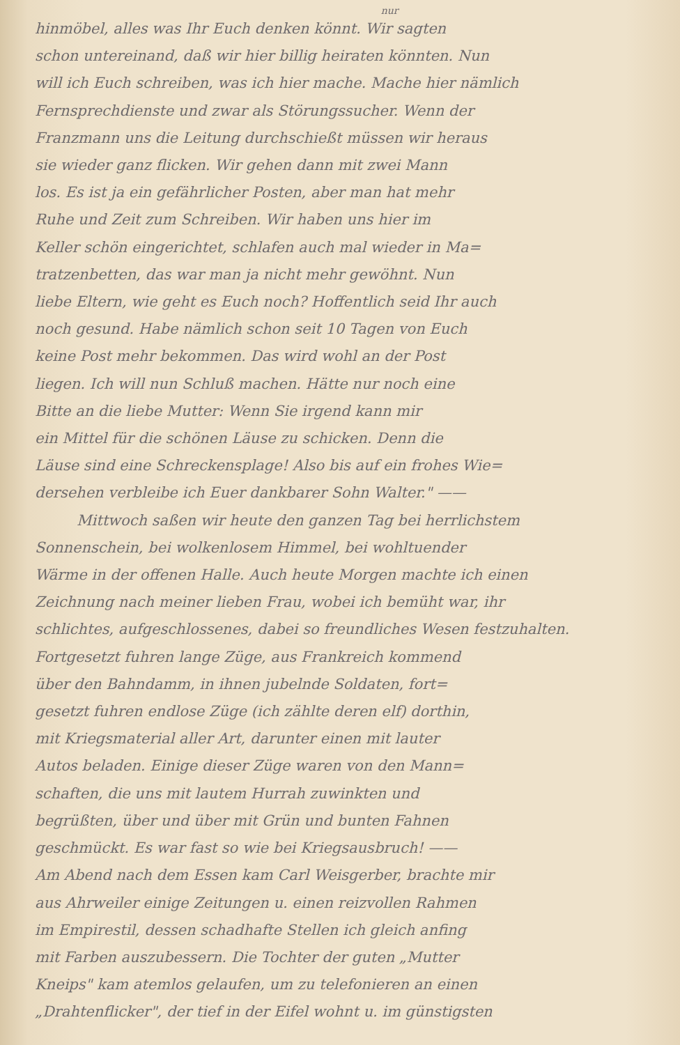nur
hinmöbel, alles was Ihr Euch denken könnt. Wir sagten
schon untereinand, daß wir hier billig heiraten könnten. Nun
will ich Euch schreiben, was ich hier mache. Mache hier nämlich
Fernsprechdienste und zwar als Störungssucher. Wenn der
Franzmann uns die Leitung durchschießt müssen wir heraus
sie wieder ganz flicken. Wir gehen dann mit zwei Mann
los. Es ist ja ein gefährlicher Posten, aber man hat mehr
Ruhe und Zeit zum Schreiben. Wir haben uns hier im
Keller schön eingerichtet, schlafen auch mal wieder in Ma=
tratzenbetten, das war man ja nicht mehr gewöhnt. Nun
liebe Eltern, wie geht es Euch noch? Hoffentlich seid Ihr auch
noch gesund. Habe nämlich schon seit 10 Tagen von Euch
keine Post mehr bekommen. Das wird wohl an der Post
liegen. Ich will nun Schluß machen. Hätte nur noch eine
Bitte an die liebe Mutter: Wenn Sie irgend kann mir
ein Mittel für die schönen Läuse zu schicken. Denn die
Läuse sind eine Schreckensplage! Also bis auf ein frohes Wie=
dersehen verbleibe ich Euer dankbarer Sohn Walter." ——
Mittwoch saßen wir heute den ganzen Tag bei herrlichstem
Sonnenschein, bei wolkenlosem Himmel, bei wohltuender
Wärme in der offenen Halle. Auch heute Morgen machte ich einen
Zeichnung nach meiner lieben Frau, wobei ich bemüht war, ihr
schlichtes, aufgeschlossenes, dabei so freundliches Wesen festzuhalten.
Fortgesetzt fuhren lange Züge, aus Frankreich kommend
über den Bahndamm, in ihnen jubelnde Soldaten, fort=
gesetzt fuhren endlose Züge (ich zählte deren elf) dorthin,
mit Kriegsmaterial aller Art, darunter einen mit lauter
Autos beladen. Einige dieser Züge waren von den Mann=
schaften, die uns mit lautem Hurrah zuwinkten und
begrüßten, über und über mit Grün und bunten Fahnen
geschmückt. Es war fast so wie bei Kriegsausbruch! ——
Am Abend nach dem Essen kam Carl Weisgerber, brachte mir
aus Ahrweiler einige Zeitungen u. einen reizvollen Rahmen
im Empirestil, dessen schadhafte Stellen ich gleich anfing
mit Farben auszubessern. Die Tochter der guten „Mutter
Kneips" kam atemlos gelaufen, um zu telefonieren an einen
„Drahtenflicker", der tief in der Eifel wohnt u. im günstigsten